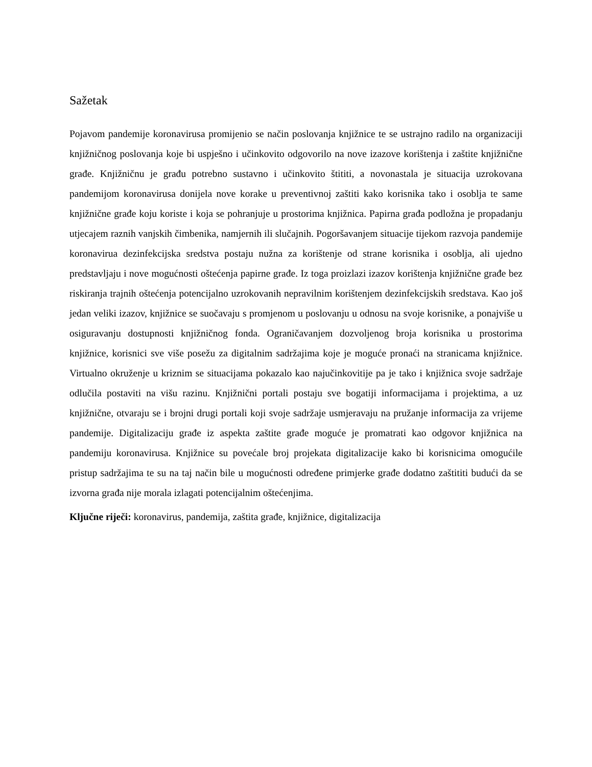Sažetak
Pojavom pandemije koronavirusa promijenio se način poslovanja knjižnice te se ustrajno radilo na organizaciji knjižničnog poslovanja koje bi uspješno i učinkovito odgovorilo na nove izazove korištenja i zaštite knjižnične građe. Knjižničnu je građu potrebno sustavno i učinkovito štititi, a novonastala je situacija uzrokovana pandemijom koronavirusa donijela nove korake u preventivnoj zaštiti kako korisnika tako i osoblja te same knjižnične građe koju koriste i koja se pohranjuje u prostorima knjižnica. Papirna građa podložna je propadanju utjecajem raznih vanjskih čimbenika, namjernih ili slučajnih. Pogoršavanjem situacije tijekom razvoja pandemije koronavirua dezinfekcijska sredstva postaju nužna za korištenje od strane korisnika i osoblja, ali ujedno predstavljaju i nove mogućnosti oštećenja papirne građe. Iz toga proizlazi izazov korištenja knjižnične građe bez riskiranja trajnih oštećenja potencijalno uzrokovanih nepravilnim korištenjem dezinfekcijskih sredstava. Kao još jedan veliki izazov, knjižnice se suočavaju s promjenom u poslovanju u odnosu na svoje korisnike, a ponajviše u osiguravanju dostupnosti knjižničnog fonda. Ograničavanjem dozvoljenog broja korisnika u prostorima knjižnice, korisnici sve više posežu za digitalnim sadržajima koje je moguće pronaći na stranicama knjižnice. Virtualno okruženje u kriznim se situacijama pokazalo kao najučinkovitije pa je tako i knjižnica svoje sadržaje odlučila postaviti na višu razinu. Knjižnični portali postaju sve bogatiji informacijama i projektima, a uz knjižnične, otvaraju se i brojni drugi portali koji svoje sadržaje usmjeravaju na pružanje informacija za vrijeme pandemije. Digitalizaciju građe iz aspekta zaštite građe moguće je promatrati kao odgovor knjižnica na pandemiju koronavirusa. Knjižnice su povećale broj projekata digitalizacije kako bi korisnicima omogućile pristup sadržajima te su na taj način bile u mogućnosti određene primjerke građe dodatno zaštititi budući da se izvorna građa nije morala izlagati potencijalnim oštećenjima.
Ključne riječi: koronavirus, pandemija, zaštita građe, knjižnice, digitalizacija